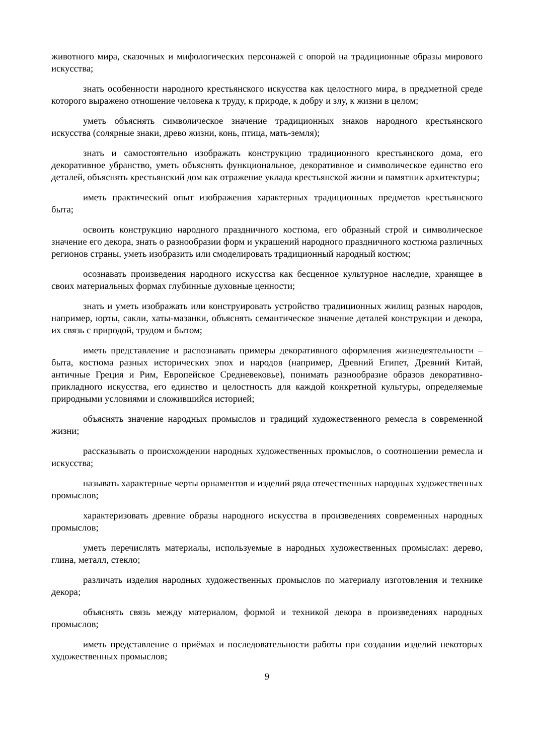животного мира, сказочных и мифологических персонажей с опорой на традиционные образы мирового искусства;
знать особенности народного крестьянского искусства как целостного мира, в предметной среде которого выражено отношение человека к труду, к природе, к добру и злу, к жизни в целом;
уметь объяснять символическое значение традиционных знаков народного крестьянского искусства (солярные знаки, древо жизни, конь, птица, мать-земля);
знать и самостоятельно изображать конструкцию традиционного крестьянского дома, его декоративное убранство, уметь объяснять функциональное, декоративное и символическое единство его деталей, объяснять крестьянский дом как отражение уклада крестьянской жизни и памятник архитектуры;
иметь практический опыт изображения характерных традиционных предметов крестьянского быта;
освоить конструкцию народного праздничного костюма, его образный строй и символическое значение его декора, знать о разнообразии форм и украшений народного праздничного костюма различных регионов страны, уметь изобразить или смоделировать традиционный народный костюм;
осознавать произведения народного искусства как бесценное культурное наследие, хранящее в своих материальных формах глубинные духовные ценности;
знать и уметь изображать или конструировать устройство традиционных жилищ разных народов, например, юрты, сакли, хаты-мазанки, объяснять семантическое значение деталей конструкции и декора, их связь с природой, трудом и бытом;
иметь представление и распознавать примеры декоративного оформления жизнедеятельности – быта, костюма разных исторических эпох и народов (например, Древний Египет, Древний Китай, античные Греция и Рим, Европейское Средневековье), понимать разнообразие образов декоративно-прикладного искусства, его единство и целостность для каждой конкретной культуры, определяемые природными условиями и сложившийся историей;
объяснять значение народных промыслов и традиций художественного ремесла в современной жизни;
рассказывать о происхождении народных художественных промыслов, о соотношении ремесла и искусства;
называть характерные черты орнаментов и изделий ряда отечественных народных художественных промыслов;
характеризовать древние образы народного искусства в произведениях современных народных промыслов;
уметь перечислять материалы, используемые в народных художественных промыслах: дерево, глина, металл, стекло;
различать изделия народных художественных промыслов по материалу изготовления и технике декора;
объяснять связь между материалом, формой и техникой декора в произведениях народных промыслов;
иметь представление о приёмах и последовательности работы при создании изделий некоторых художественных промыслов;
9